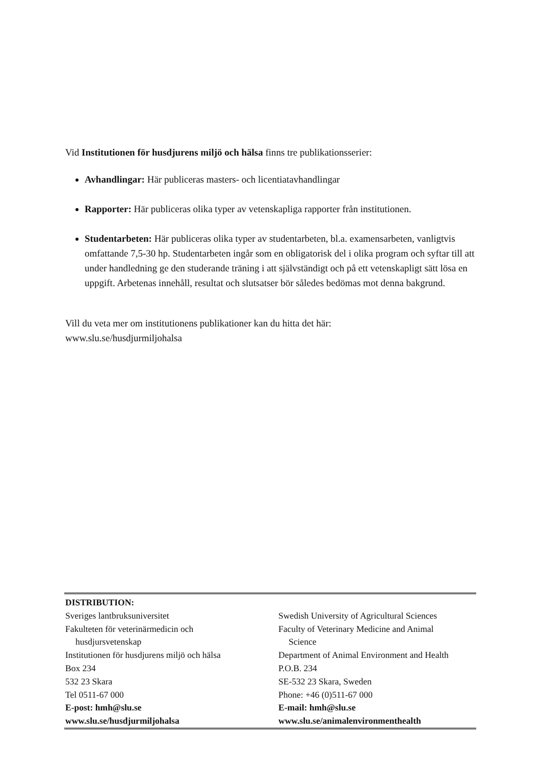Vid Institutionen för husdjurens miljö och hälsa finns tre publikationsserier:
Avhandlingar: Här publiceras masters- och licentiatavhandlingar
Rapporter: Här publiceras olika typer av vetenskapliga rapporter från institutionen.
Studentarbeten: Här publiceras olika typer av studentarbeten, bl.a. examensarbeten, vanligtvis omfattande 7,5-30 hp. Studentarbeten ingår som en obligatorisk del i olika program och syftar till att under handledning ge den studerande träning i att självständigt och på ett vetenskapligt sätt lösa en uppgift. Arbetenas innehåll, resultat och slutsatser bör således bedömas mot denna bakgrund.
Vill du veta mer om institutionens publikationer kan du hitta det här:
www.slu.se/husdjurmiljohalsa
| DISTRIBUTION: | |
| Sveriges lantbruksuniversitet | Swedish University of Agricultural Sciences |
| Fakulteten för veterinärmedicin och husdjursvetenskap | Faculty of Veterinary Medicine and Animal Science |
| Institutionen för husdjurens miljö och hälsa | Department of Animal Environment and Health |
| Box 234 | P.O.B. 234 |
| 532 23 Skara | SE-532 23 Skara, Sweden |
| Tel 0511-67 000 | Phone: +46 (0)511-67 000 |
| E-post: hmh@slu.se | E-mail: hmh@slu.se |
| www.slu.se/husdjurmiljohalsa | www.slu.se/animalenvironmenthealth |